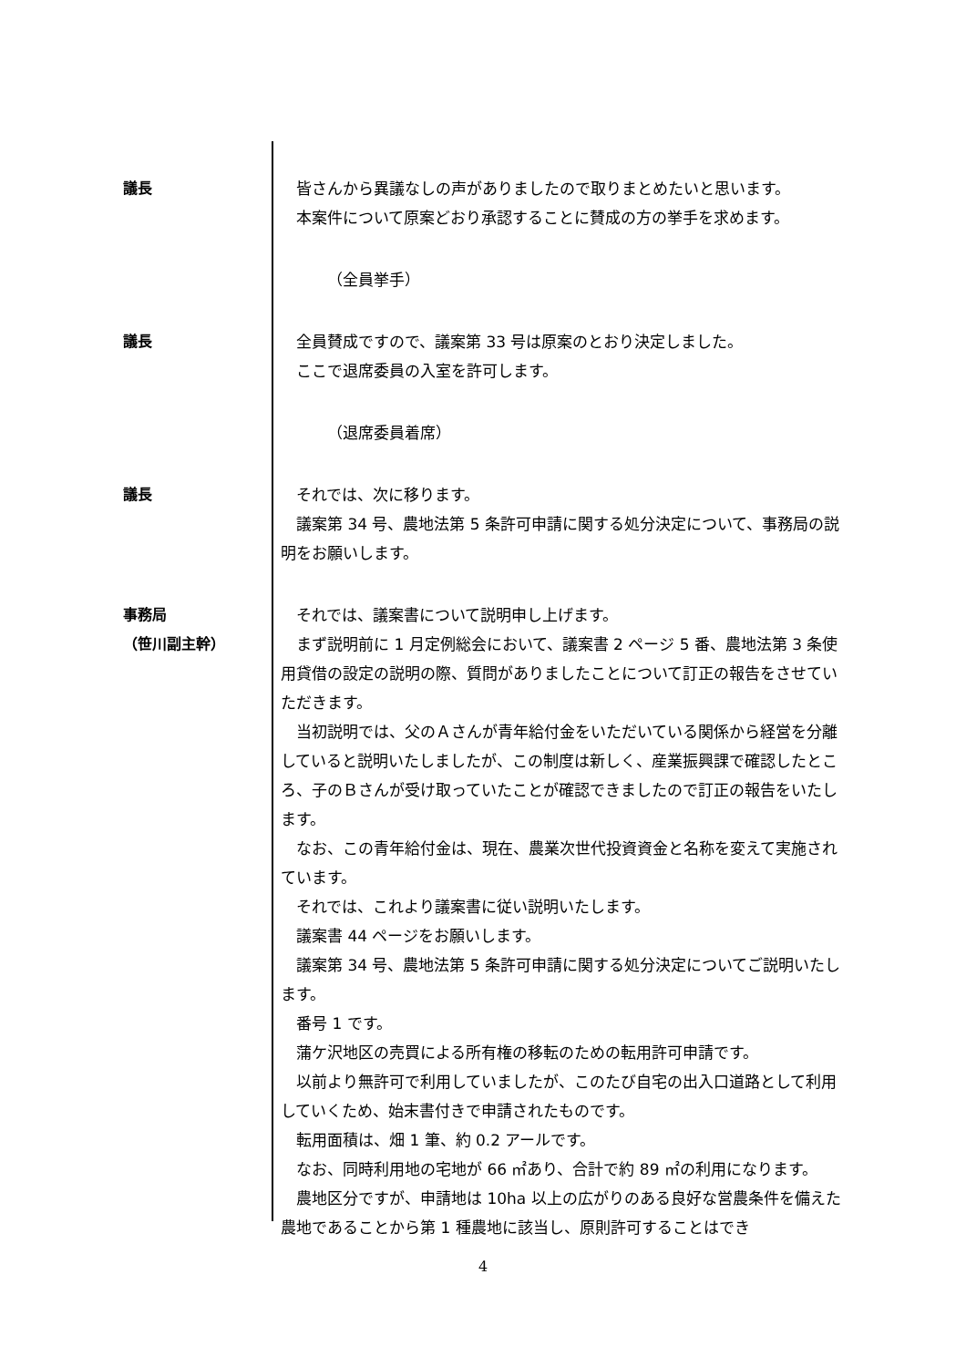議長 皆さんから異議なしの声がありましたので取りまとめたいと思います。
本案件について原案どおり承認することに賛成の方の挙手を求めます。
（全員挙手）
議長 全員賛成ですので、議案第 33 号は原案のとおり決定しました。
ここで退席委員の入室を許可します。
（退席委員着席）
議長 それでは、次に移ります。
議案第 34 号、農地法第 5 条許可申請に関する処分決定について、事務局の説明をお願いします。
事務局
（笹川副主幹）
それでは、議案書について説明申し上げます。
まず説明前に 1 月定例総会において、議案書 2 ページ 5 番、農地法第 3 条使用貸借の設定の説明の際、質問がありましたことについて訂正の報告をさせていただきます。
当初説明では、父のＡさんが青年給付金をいただいている関係から経営を分離していると説明いたしましたが、この制度は新しく、産業振興課で確認したところ、子のＢさんが受け取っていたことが確認できましたので訂正の報告をいたします。
なお、この青年給付金は、現在、農業次世代投資資金と名称を変えて実施されています。
それでは、これより議案書に従い説明いたします。
議案書 44 ページをお願いします。
議案第 34 号、農地法第 5 条許可申請に関する処分決定についてご説明いたします。
番号 1 です。
蒲ケ沢地区の売買による所有権の移転のための転用許可申請です。
以前より無許可で利用していましたが、このたび自宅の出入口道路として利用していくため、始末書付きで申請されたものです。
転用面積は、畑 1 筆、約 0.2 アールです。
なお、同時利用地の宅地が 66 ㎡あり、合計で約 89 ㎡の利用になります。
農地区分ですが、申請地は 10ha 以上の広がりのある良好な営農条件を備えた農地であることから第 1 種農地に該当し、原則許可することはでき
4